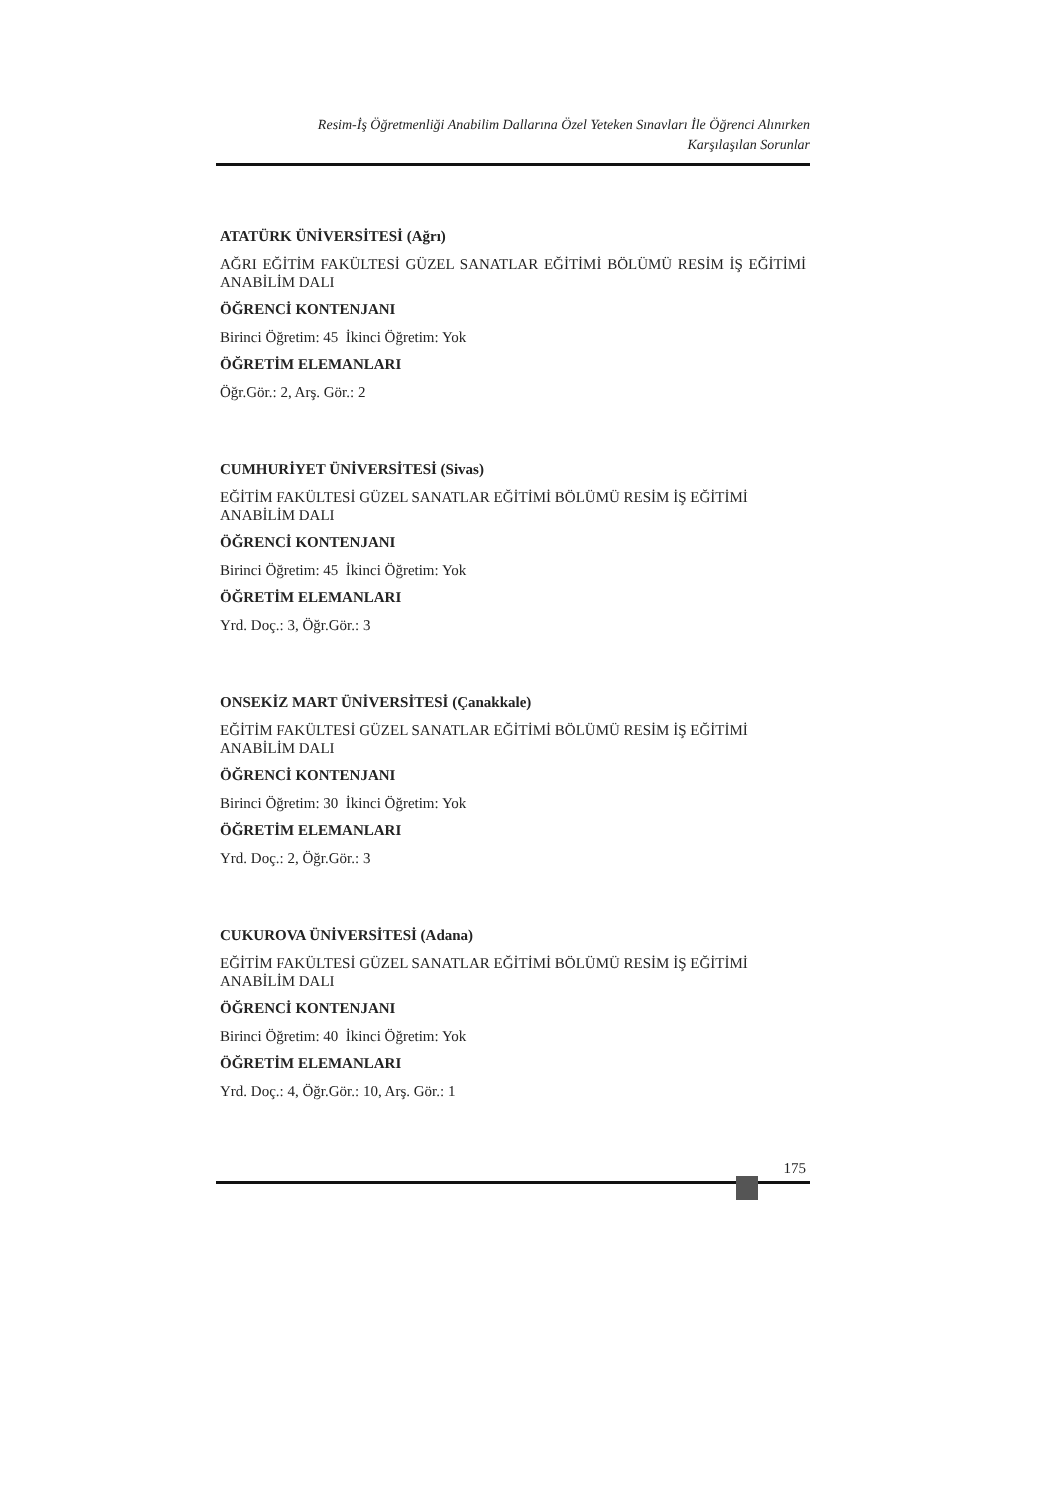Resim-İş Öğretmenliği Anabilim Dallarına Özel Yeteken Sınavları İle Öğrenci Alınırken
Karşılaşılan Sorunlar
ATATÜRK ÜNİVERSİTESİ (Ağrı)
AĞRI EĞİTİM FAKÜLTESİ GÜZEL SANATLAR EĞİTİMİ BÖLÜMÜ RESİM İŞ EĞİTİMİ ANABİLİM DALI
ÖĞRENCİ KONTENJANI
Birinci Öğretim: 45 İkinci Öğretim: Yok
ÖĞRETİM ELEMANLARI
Öğr.Gör.: 2, Arş. Gör.: 2
CUMHURİYET ÜNİVERSİTESİ (Sivas)
EĞİTİM FAKÜLTESİ GÜZEL SANATLAR EĞİTİMİ BÖLÜMÜ RESİM İŞ EĞİTİMİ ANABİLİM DALI
ÖĞRENCİ KONTENJANI
Birinci Öğretim: 45 İkinci Öğretim: Yok
ÖĞRETİM ELEMANLARI
Yrd. Doç.: 3, Öğr.Gör.: 3
ONSEKİZ MART ÜNİVERSİTESİ (Çanakkale)
EĞİTİM FAKÜLTESİ GÜZEL SANATLAR EĞİTİMİ BÖLÜMÜ RESİM İŞ EĞİTİMİ ANABİLİM DALI
ÖĞRENCİ KONTENJANI
Birinci Öğretim: 30 İkinci Öğretim: Yok
ÖĞRETİM ELEMANLARI
Yrd. Doç.: 2, Öğr.Gör.: 3
CUKUROVA ÜNİVERSİTESİ (Adana)
EĞİTİM FAKÜLTESİ GÜZEL SANATLAR EĞİTİMİ BÖLÜMÜ RESİM İŞ EĞİTİMİ ANABİLİM DALI
ÖĞRENCİ KONTENJANI
Birinci Öğretim: 40 İkinci Öğretim: Yok
ÖĞRETİM ELEMANLARI
Yrd. Doç.: 4, Öğr.Gör.: 10, Arş. Gör.: 1
175